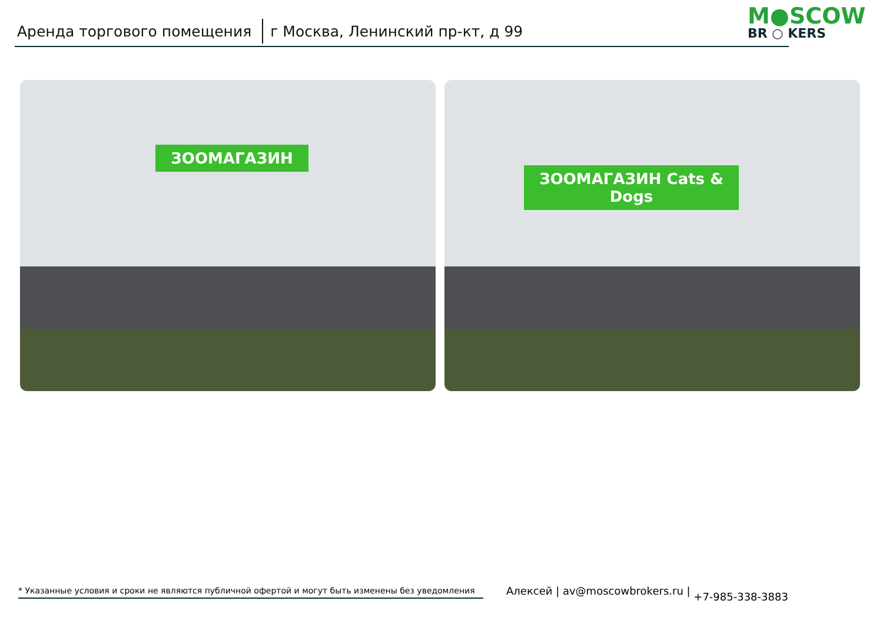Аренда торгового помещения
г Москва, Ленинский пр-кт, д 99
M●SCOW
BR ○ KERS
ЗООМАГАЗИН
ЗООМАГАЗИН Cats & Dogs
* Указанные условия и сроки не являются публичной офертой и могут быть изменены без уведомления
Алексей | av@moscowbrokers.ru | +7-985-338-3883